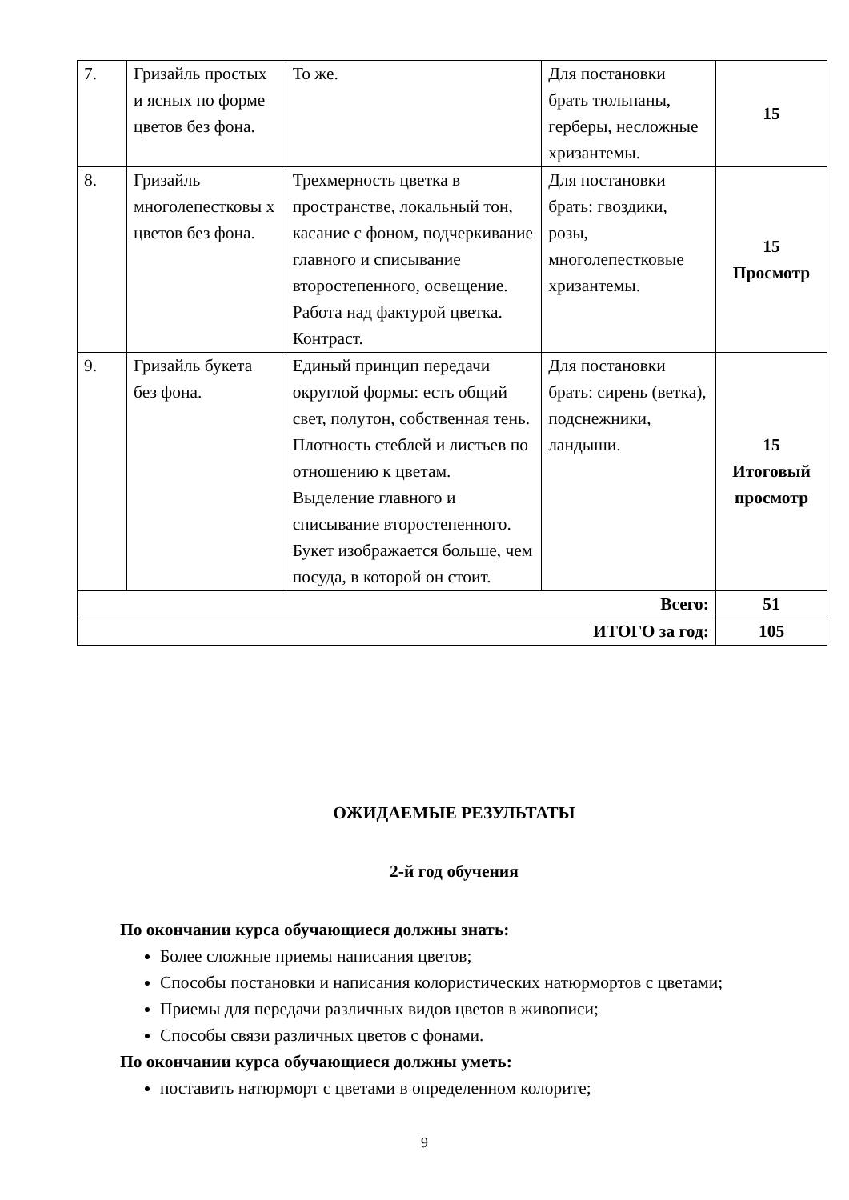| 7. | Гризайль простых и ясных по форме цветов без фона. | То же. | Для постановки брать тюльпаны, герберы, несложные хризантемы. | 15 |
| 8. | Гризайль многолепестковы х цветов без фона. | Трехмерность цветка в пространстве, локальный тон, касание с фоном, подчеркивание главного и списывание второстепенного, освещение. Работа над фактурой цветка. Контраст. | Для постановки брать: гвоздики, розы, многолепестковые хризантемы. | 15 Просмотр |
| 9. | Гризайль букета без фона. | Единый принцип передачи округлой формы: есть общий свет, полутон, собственная тень. Плотность стеблей и листьев по отношению к цветам. Выделение главного и списывание второстепенного. Букет изображается больше, чем посуда, в которой он стоит. | Для постановки брать: сирень (ветка), подснежники, ландыши. | 15 Итоговый просмотр |
| Всего: | | | | 51 |
| ИТОГО за год: | | | | 105 |
ОЖИДАЕМЫЕ РЕЗУЛЬТАТЫ
2-й год обучения
По окончании курса обучающиеся должны знать:
Более сложные приемы написания цветов;
Способы постановки и написания колористических натюрмортов с цветами;
Приемы для передачи различных видов цветов в живописи;
Способы связи различных цветов с фонами.
По окончании курса обучающиеся должны уметь:
поставить натюрморт с цветами в определенном колорите;
9